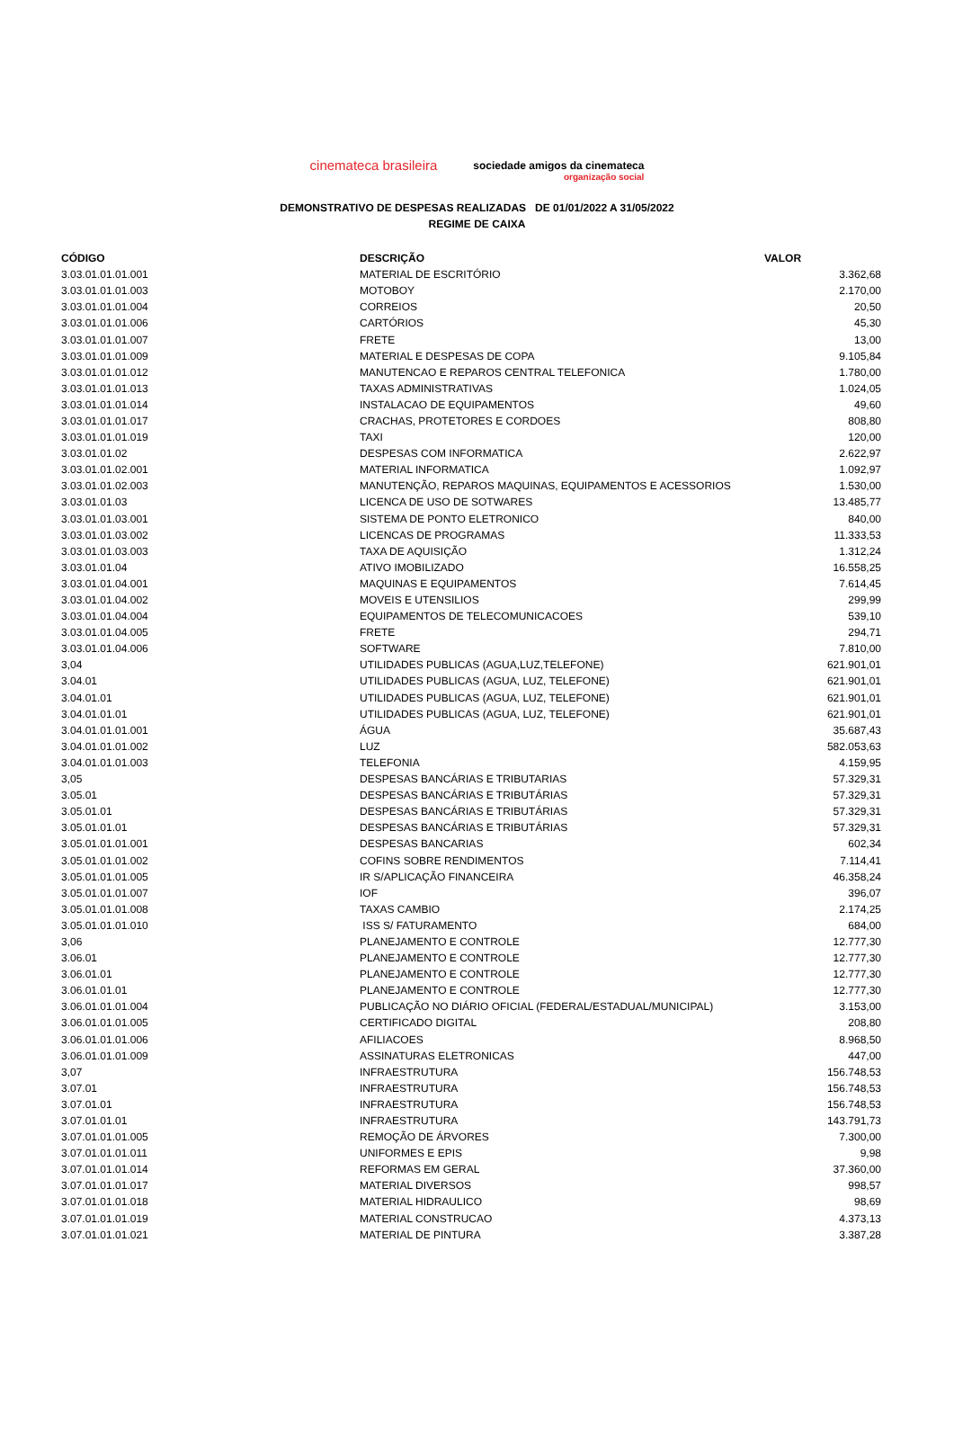cinemateca brasileira
sociedade amigos da cinemateca
organização social
DEMONSTRATIVO DE DESPESAS REALIZADAS DE 01/01/2022 A 31/05/2022
REGIME DE CAIXA
| CÓDIGO | DESCRIÇÃO | VALOR |
| --- | --- | --- |
| 3.03.01.01.01.001 | MATERIAL DE ESCRITÓRIO | 3.362,68 |
| 3.03.01.01.01.003 | MOTOBOY | 2.170,00 |
| 3.03.01.01.01.004 | CORREIOS | 20,50 |
| 3.03.01.01.01.006 | CARTÓRIOS | 45,30 |
| 3.03.01.01.01.007 | FRETE | 13,00 |
| 3.03.01.01.01.009 | MATERIAL E DESPESAS DE COPA | 9.105,84 |
| 3.03.01.01.01.012 | MANUTENCAO E REPAROS CENTRAL TELEFONICA | 1.780,00 |
| 3.03.01.01.01.013 | TAXAS ADMINISTRATIVAS | 1.024,05 |
| 3.03.01.01.01.014 | INSTALACAO DE EQUIPAMENTOS | 49,60 |
| 3.03.01.01.01.017 | CRACHAS, PROTETORES E CORDOES | 808,80 |
| 3.03.01.01.01.019 | TAXI | 120,00 |
| 3.03.01.01.02 | DESPESAS COM INFORMATICA | 2.622,97 |
| 3.03.01.01.02.001 | MATERIAL INFORMATICA | 1.092,97 |
| 3.03.01.01.02.003 | MANUTENÇÃO, REPAROS MAQUINAS, EQUIPAMENTOS E ACESSORIOS | 1.530,00 |
| 3.03.01.01.03 | LICENCA DE USO DE SOTWARES | 13.485,77 |
| 3.03.01.01.03.001 | SISTEMA DE PONTO ELETRONICO | 840,00 |
| 3.03.01.01.03.002 | LICENCAS DE PROGRAMAS | 11.333,53 |
| 3.03.01.01.03.003 | TAXA DE AQUISIÇÃO | 1.312,24 |
| 3.03.01.01.04 | ATIVO IMOBILIZADO | 16.558,25 |
| 3.03.01.01.04.001 | MAQUINAS E EQUIPAMENTOS | 7.614,45 |
| 3.03.01.01.04.002 | MOVEIS E UTENSILIOS | 299,99 |
| 3.03.01.01.04.004 | EQUIPAMENTOS DE TELECOMUNICACOES | 539,10 |
| 3.03.01.01.04.005 | FRETE | 294,71 |
| 3.03.01.01.04.006 | SOFTWARE | 7.810,00 |
| 3,04 | UTILIDADES PUBLICAS (AGUA,LUZ,TELEFONE) | 621.901,01 |
| 3.04.01 | UTILIDADES PUBLICAS (AGUA, LUZ, TELEFONE) | 621.901,01 |
| 3.04.01.01 | UTILIDADES PUBLICAS (AGUA, LUZ, TELEFONE) | 621.901,01 |
| 3.04.01.01.01 | UTILIDADES PUBLICAS (AGUA, LUZ, TELEFONE) | 621.901,01 |
| 3.04.01.01.01.001 | ÁGUA | 35.687,43 |
| 3.04.01.01.01.002 | LUZ | 582.053,63 |
| 3.04.01.01.01.003 | TELEFONIA | 4.159,95 |
| 3,05 | DESPESAS BANCÁRIAS E TRIBUTARIAS | 57.329,31 |
| 3.05.01 | DESPESAS BANCÁRIAS E TRIBUTÁRIAS | 57.329,31 |
| 3.05.01.01 | DESPESAS BANCÁRIAS E TRIBUTÁRIAS | 57.329,31 |
| 3.05.01.01.01 | DESPESAS BANCÁRIAS E TRIBUTÁRIAS | 57.329,31 |
| 3.05.01.01.01.001 | DESPESAS BANCARIAS | 602,34 |
| 3.05.01.01.01.002 | COFINS SOBRE RENDIMENTOS | 7.114,41 |
| 3.05.01.01.01.005 | IR S/APLICAÇÃO FINANCEIRA | 46.358,24 |
| 3.05.01.01.01.007 | IOF | 396,07 |
| 3.05.01.01.01.008 | TAXAS CAMBIO | 2.174,25 |
| 3.05.01.01.01.010 | ISS S/ FATURAMENTO | 684,00 |
| 3,06 | PLANEJAMENTO E CONTROLE | 12.777,30 |
| 3.06.01 | PLANEJAMENTO E CONTROLE | 12.777,30 |
| 3.06.01.01 | PLANEJAMENTO E CONTROLE | 12.777,30 |
| 3.06.01.01.01 | PLANEJAMENTO E CONTROLE | 12.777,30 |
| 3.06.01.01.01.004 | PUBLICAÇÃO NO DIÁRIO OFICIAL (FEDERAL/ESTADUAL/MUNICIPAL) | 3.153,00 |
| 3.06.01.01.01.005 | CERTIFICADO DIGITAL | 208,80 |
| 3.06.01.01.01.006 | AFILIACOES | 8.968,50 |
| 3.06.01.01.01.009 | ASSINATURAS ELETRONICAS | 447,00 |
| 3,07 | INFRAESTRUTURA | 156.748,53 |
| 3.07.01 | INFRAESTRUTURA | 156.748,53 |
| 3.07.01.01 | INFRAESTRUTURA | 156.748,53 |
| 3.07.01.01.01 | INFRAESTRUTURA | 143.791,73 |
| 3.07.01.01.01.005 | REMOÇÃO DE ÁRVORES | 7.300,00 |
| 3.07.01.01.01.011 | UNIFORMES E EPIS | 9,98 |
| 3.07.01.01.01.014 | REFORMAS EM GERAL | 37.360,00 |
| 3.07.01.01.01.017 | MATERIAL DIVERSOS | 998,57 |
| 3.07.01.01.01.018 | MATERIAL HIDRAULICO | 98,69 |
| 3.07.01.01.01.019 | MATERIAL CONSTRUCAO | 4.373,13 |
| 3.07.01.01.01.021 | MATERIAL DE PINTURA | 3.387,28 |